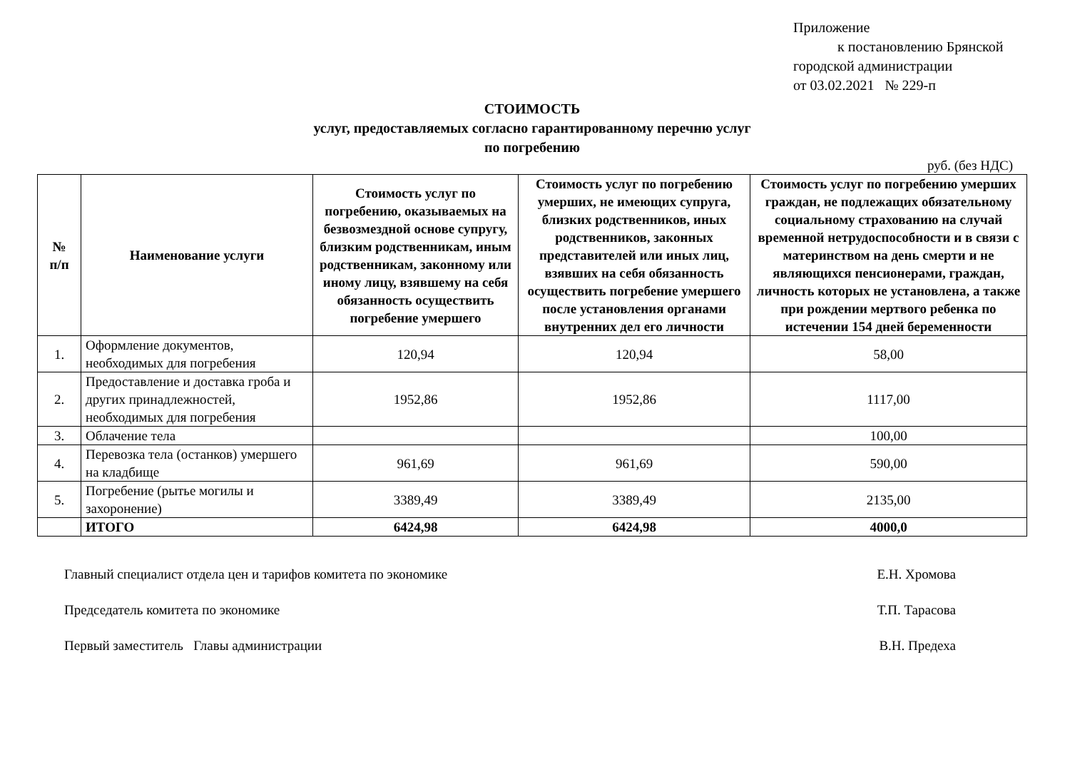Приложение
к постановлению Брянской
городской администрации
от 03.02.2021 № 229-п
СТОИМОСТЬ
услуг, предоставляемых согласно гарантированному перечню услуг
по погребению
руб. (без НДС)
| № п/п | Наименование услуги | Стоимость услуг по погребению, оказываемых на безвозмездной основе супругу, близким родственникам, иным родственникам, законному или иному лицу, взявшему на себя обязанность осуществить погребение умершего | Стоимость услуг по погребению умерших, не имеющих супруга, близких родственников, иных родственников, законных представителей или иных лиц, взявших на себя обязанность осуществить погребение умершего после установления органами внутренних дел его личности | Стоимость услуг по погребению умерших граждан, не подлежащих обязательному социальному страхованию на случай временной нетрудоспособности и в связи с материнством на день смерти и не являющихся пенсионерами, граждан, личность которых не установлена, а также при рождении мертвого ребенка по истечении 154 дней беременности |
| --- | --- | --- | --- | --- |
| 1. | Оформление документов, необходимых для погребения | 120,94 | 120,94 | 58,00 |
| 2. | Предоставление и доставка гроба и других принадлежностей, необходимых для погребения | 1952,86 | 1952,86 | 1117,00 |
| 3. | Облачение тела | | | 100,00 |
| 4. | Перевозка тела (останков) умершего на кладбище | 961,69 | 961,69 | 590,00 |
| 5. | Погребение (рытье могилы и захоронение) | 3389,49 | 3389,49 | 2135,00 |
| | ИТОГО | 6424,98 | 6424,98 | 4000,0 |
Главный специалист отдела цен и тарифов комитета по экономике Е.Н. Хромова
Председатель комитета по экономике Т.П. Тарасова
Первый заместитель Главы администрации В.Н. Предеха